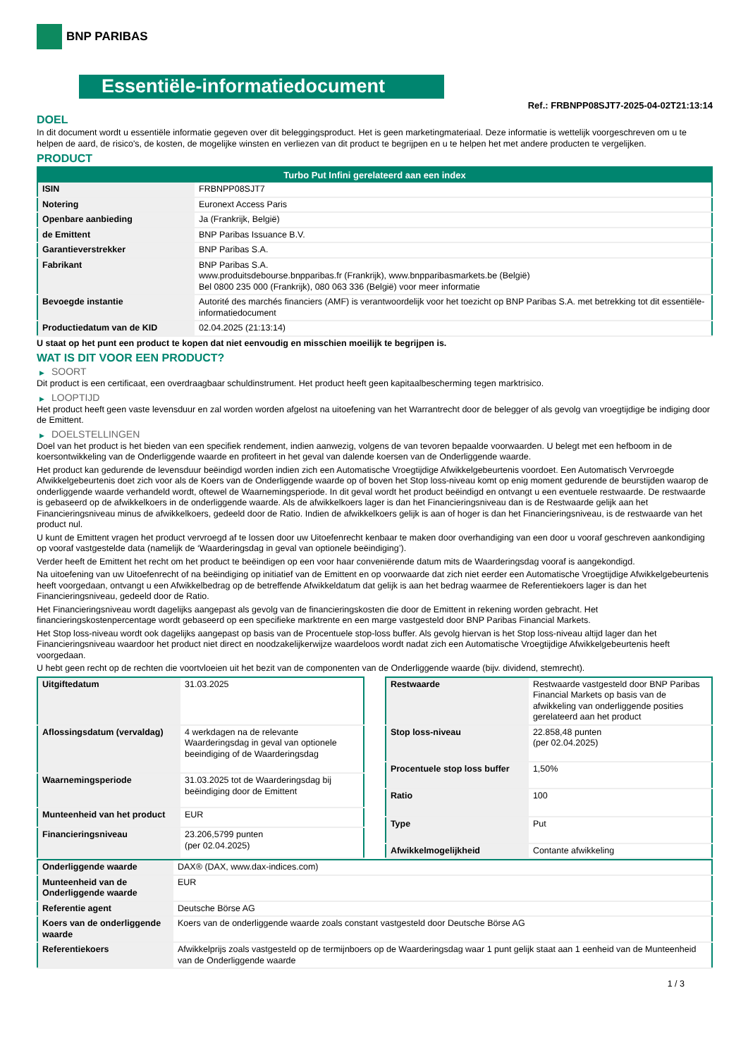BNP PARIBAS
Essentiële-informatiedocument
Ref.: FRBNPP08SJT7-2025-04-02T21:13:14
DOEL
In dit document wordt u essentiële informatie gegeven over dit beleggingsproduct. Het is geen marketingmateriaal. Deze informatie is wettelijk voorgeschreven om u te helpen de aard, de risico's, de kosten, de mogelijke winsten en verliezen van dit product te begrijpen en u te helpen het met andere producten te vergelijken.
PRODUCT
| Turbo Put Infini gerelateerd aan een index | |
| --- | --- |
| ISIN | FRBNPP08SJT7 |
| Notering | Euronext Access Paris |
| Openbare aanbieding | Ja (Frankrijk, België) |
| de Emittent | BNP Paribas Issuance B.V. |
| Garantieverstrekker | BNP Paribas S.A. |
| Fabrikant | BNP Paribas S.A. www.produitsdebourse.bnpparibas.fr (Frankrijk), www.bnpparibasmarkets.be (België) Bel 0800 235 000 (Frankrijk), 080 063 336 (België) voor meer informatie |
| Bevoegde instantie | Autorité des marchés financiers (AMF) is verantwoordelijk voor het toezicht op BNP Paribas S.A. met betrekking tot dit essentiële-informatiedocument |
| Productiedatum van de KID | 02.04.2025 (21:13:14) |
U staat op het punt een product te kopen dat niet eenvoudig en misschien moeilijk te begrijpen is.
WAT IS DIT VOOR EEN PRODUCT?
▶ SOORT
Dit product is een certificaat, een overdraagbaar schuldinstrument. Het product heeft geen kapitaalbescherming tegen marktrisico.
▶ LOOPTIJD
Het product heeft geen vaste levensduur en zal worden worden afgelost na uitoefening van het Warrantrecht door de belegger of als gevolg van vroegtijdige be indiging door de Emittent.
▶ DOELSTELLINGEN
Doel van het product is het bieden van een specifiek rendement, indien aanwezig, volgens de van tevoren bepaalde voorwaarden. U belegt met een hefboom in de koersontwikkeling van de Onderliggende waarde en profiteert in het geval van dalende koersen van de Onderliggende waarde.
Het product kan gedurende de levensduur beëindigd worden indien zich een Automatische Vroegtijdige Afwikkelgebeurtenis voordoet. Een Automatisch Vervroegde Afwikkelgebeurtenis doet zich voor als de Koers van de Onderliggende waarde op of boven het Stop loss-niveau komt op enig moment gedurende de beurstijden waarop de onderliggende waarde verhandeld wordt, oftewel de Waarnemingsperiode. In dit geval wordt het product beëindigd en ontvangt u een eventuele restwaarde. De restwaarde is gebaseerd op de afwikkelkoers in de onderliggende waarde. Als de afwikkelkoers lager is dan het Financieringsniveau dan is de Restwaarde gelijk aan het Financieringsniveau minus de afwikkelkoers, gedeeld door de Ratio. Indien de afwikkelkoers gelijk is aan of hoger is dan het Financieringsniveau, is de restwaarde van het product nul.
U kunt de Emittent vragen het product vervroegd af te lossen door uw Uitoefenrecht kenbaar te maken door overhandiging van een door u vooraf geschreven aankondiging op vooraf vastgestelde data (namelijk de ‘Waarderingsdag in geval van optionele beëindiging’).
Verder heeft de Emittent het recht om het product te beëindigen op een voor haar conveniërende datum mits de Waarderingsdag vooraf is aangekondigd.
Na uitoefening van uw Uitoefenrecht of na beëindiging op initiatief van de Emittent en op voorwaarde dat zich niet eerder een Automatische Vroegtijdige Afwikkelgebeurtenis heeft voorgedaan, ontvangt u een Afwikkelbedrag op de betreffende Afwikkeldatum dat gelijk is aan het bedrag waarmee de Referentiekoers lager is dan het Financieringsniveau, gedeeld door de Ratio.
Het Financieringsniveau wordt dagelijks aangepast als gevolg van de financieringskosten die door de Emittent in rekening worden gebracht. Het financieringskostenpercentage wordt gebaseerd op een specifieke marktrente en een marge vastgesteld door BNP Paribas Financial Markets.
Het Stop loss-niveau wordt ook dagelijks aangepast op basis van de Procentuele stop-loss buffer. Als gevolg hiervan is het Stop loss-niveau altijd lager dan het Financieringsniveau waardoor het product niet direct en noodzakelijkerwijze waardeloos wordt nadat zich een Automatische Vroegtijdige Afwikkelgebeurtenis heeft voorgedaan.
U hebt geen recht op de rechten die voortvloeien uit het bezit van de componenten van de Onderliggende waarde (bijv. dividend, stemrecht).
| Uitgiftedatum | 31.03.2025 |
| Aflossingsdatum (vervaldag) | 4 werkdagen na de relevante Waarderingsdag in geval van optionele beeindiging of de Waarderingsdag |
| Waarnemingsperiode | 31.03.2025 tot de Waarderingsdag bij beëindiging door de Emittent |
| Munteenheid van het product | EUR |
| Financieringsniveau | 23.206,5799 punten (per 02.04.2025) |
| Restwaarde | Restwaarde vastgesteld door BNP Paribas Financial Markets op basis van de afwikkeling van onderliggende posities gerelateerd aan het product |
| Stop loss-niveau | 22.858,48 punten (per 02.04.2025) |
| Procentuele stop loss buffer | 1,50% |
| Ratio | 100 |
| Type | Put |
| Afwikkelmogelijkheid | Contante afwikkeling |
| Onderliggende waarde | DAX® (DAX, www.dax-indices.com) |
| Munteenheid van de Onderliggende waarde | EUR |
| Referentie agent | Deutsche Börse AG |
| Koers van de onderliggende waarde | Koers van de onderliggende waarde zoals constant vastgesteld door Deutsche Börse AG |
| Referentiekoers | Afwikkelprijs zoals vastgesteld op de termijnboers op de Waarderingsdag waar 1 punt gelijk staat aan 1 eenheid van de Munteenheid van de Onderliggende waarde |
1 / 3